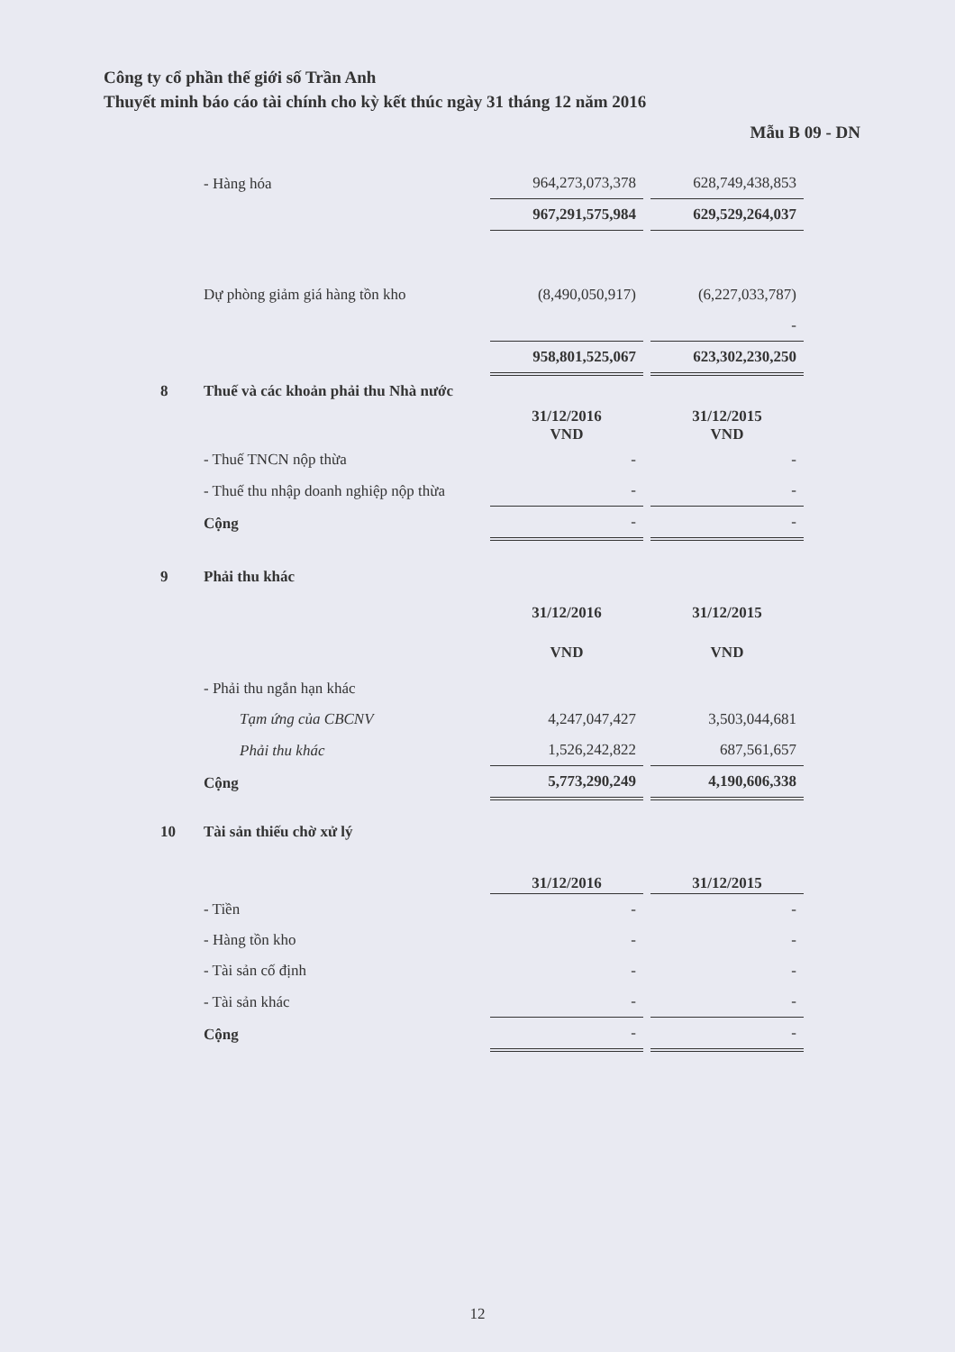Công ty cổ phần thế giới số Trần Anh
Thuyết minh báo cáo tài chính cho kỳ kết thúc ngày 31 tháng 12 năm 2016
Mẫu B 09 - DN
| | - Hàng hóa | 964,273,073,378 | 628,749,438,853 |
| | | 967,291,575,984 | 629,529,264,037 |
| | Dự phòng giảm giá hàng tồn kho | (8,490,050,917) | (6,227,033,787) |
| | | | - |
| | | 958,801,525,067 | 623,302,230,250 |
| 8 | Thuế và các khoản phải thu Nhà nước | | |
| | | 31/12/2016 VND | 31/12/2015 VND |
| | - Thuế TNCN nộp thừa | - | - |
| | - Thuế thu nhập doanh nghiệp nộp thừa | - | - |
| | Cộng | - | - |
| 9 | Phải thu khác | | |
| | | 31/12/2016 VND | 31/12/2015 VND |
| | - Phải thu ngắn hạn khác | | |
| | Tạm ứng của CBCNV | 4,247,047,427 | 3,503,044,681 |
| | Phải thu khác | 1,526,242,822 | 687,561,657 |
| | Cộng | 5,773,290,249 | 4,190,606,338 |
| 10 | Tài sản thiếu chờ xử lý | | |
| | | 31/12/2016 | 31/12/2015 |
| | - Tiền | - | - |
| | - Hàng tồn kho | - | - |
| | - Tài sản cố định | - | - |
| | - Tài sản khác | - | - |
| | Cộng | - | - |
12